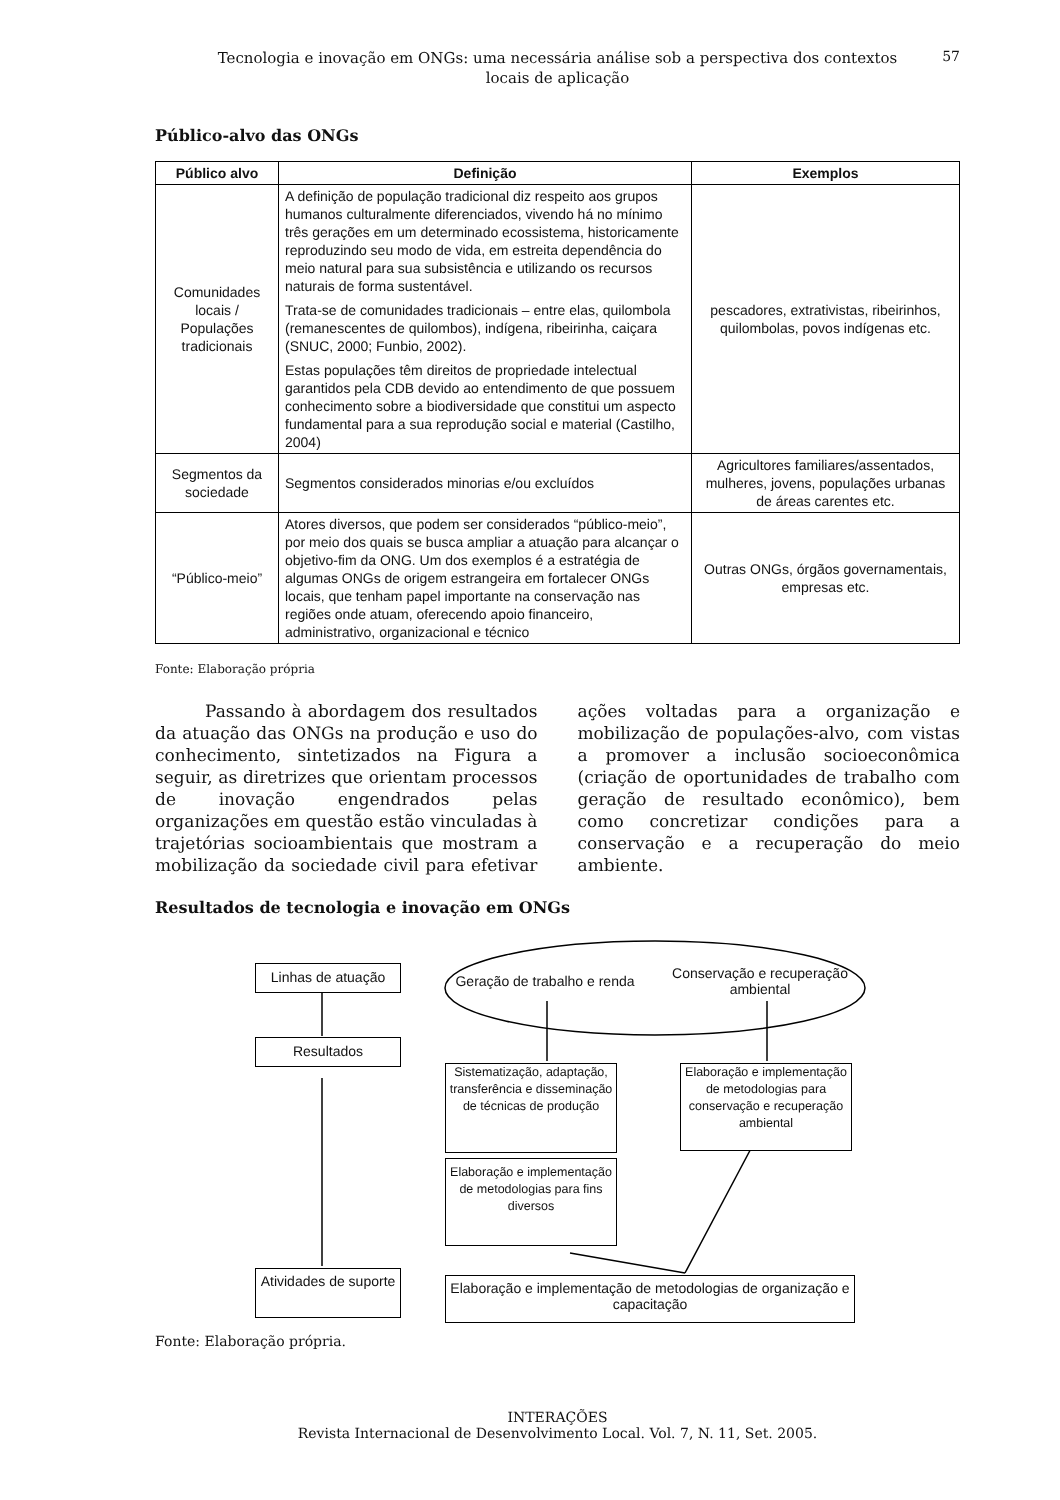57
Tecnologia e inovação em ONGs: uma necessária análise sob a perspectiva dos contextos locais de aplicação
Público-alvo das ONGs
| Público alvo | Definição | Exemplos |
| --- | --- | --- |
| Comunidades locais / Populações tradicionais | A definição de população tradicional diz respeito aos grupos humanos culturalmente diferenciados, vivendo há no mínimo três gerações em um determinado ecossistema, historicamente reproduzindo seu modo de vida, em estreita dependência do meio natural para sua subsistência e utilizando os recursos naturais de forma sustentável. Trata-se de comunidades tradicionais – entre elas, quilombola (remanescentes de quilombos), indígena, ribeirinha, caiçara (SNUC, 2000; Funbio, 2002). Estas populações têm direitos de propriedade intelectual garantidos pela CDB devido ao entendimento de que possuem conhecimento sobre a biodiversidade que constitui um aspecto fundamental para a sua reprodução social e material (Castilho, 2004) | pescadores, extrativistas, ribeirinhos, quilombolas, povos indígenas etc. |
| Segmentos da sociedade | Segmentos considerados minorias e/ou excluídos | Agricultores familiares/assentados, mulheres, jovens, populações urbanas de áreas carentes etc. |
| “Público-meio” | Atores diversos, que podem ser considerados “público-meio”, por meio dos quais se busca ampliar a atuação para alcançar o objetivo-fim da ONG. Um dos exemplos é a estratégia de algumas ONGs de origem estrangeira em fortalecer ONGs locais, que tenham papel importante na conservação nas regiões onde atuam, oferecendo apoio financeiro, administrativo, organizacional e técnico | Outras ONGs, órgãos governamentais, empresas etc. |
Fonte: Elaboração própria
Passando à abordagem dos resultados da atuação das ONGs na produção e uso do conhecimento, sintetizados na Figura a seguir, as diretrizes que orientam processos de inovação engendrados pelas organizações em questão estão vinculadas à trajetórias socioambientais que mostram a mobilização da sociedade civil para efetivar ações voltadas para a organização e mobilização de populações-alvo, com vistas a promover a inclusão socioeconômica (criação de oportunidades de trabalho com geração de resultado econômico), bem como concretizar condições para a conservação e a recuperação do meio ambiente.
Resultados de tecnologia e inovação em ONGs
Linhas de atuação
Resultados
Atividades de suporte
Geração de trabalho e renda
Conservação e recuperação ambiental
Sistematização, adaptação, transferência e disseminação de técnicas de produção
Elaboração e implementação de metodologias para conservação e recuperação ambiental
Elaboração e implementação de metodologias para fins diversos
Elaboração e implementação de metodologias de organização e capacitação
Fonte: Elaboração própria.
INTERAÇÕES
Revista Internacional de Desenvolvimento Local. Vol. 7, N. 11, Set. 2005.